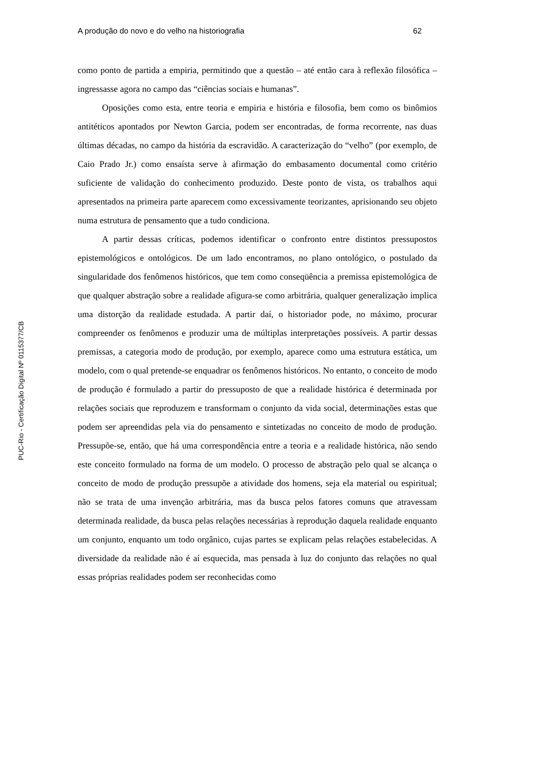A produção do novo e do velho na historiografia 62
como ponto de partida a empiria, permitindo que a questão – até então cara à reflexão filosófica – ingressasse agora no campo das “ciências sociais e humanas”.
Oposições como esta, entre teoria e empiria e história e filosofia, bem como os binômios antitéticos apontados por Newton Garcia, podem ser encontradas, de forma recorrente, nas duas últimas décadas, no campo da história da escravidão. A caracterização do “velho” (por exemplo, de Caio Prado Jr.) como ensaísta serve à afirmação do embasamento documental como critério suficiente de validação do conhecimento produzido. Deste ponto de vista, os trabalhos aqui apresentados na primeira parte aparecem como excessivamente teorizantes, aprisionando seu objeto numa estrutura de pensamento que a tudo condiciona.
A partir dessas críticas, podemos identificar o confronto entre distintos pressupostos epistemológicos e ontológicos. De um lado encontramos, no plano ontológico, o postulado da singularidade dos fenômenos históricos, que tem como conseqüência a premissa epistemológica de que qualquer abstração sobre a realidade afigura-se como arbitrária, qualquer generalização implica uma distorção da realidade estudada. A partir daí, o historiador pode, no máximo, procurar compreender os fenômenos e produzir uma de múltiplas interpretações possíveis. A partir dessas premissas, a categoria modo de produção, por exemplo, aparece como uma estrutura estática, um modelo, com o qual pretende-se enquadrar os fenômenos históricos. No entanto, o conceito de modo de produção é formulado a partir do pressuposto de que a realidade histórica é determinada por relações sociais que reproduzem e transformam o conjunto da vida social, determinações estas que podem ser apreendidas pela via do pensamento e sintetizadas no conceito de modo de produção. Pressupõe-se, então, que há uma correspondência entre a teoria e a realidade histórica, não sendo este conceito formulado na forma de um modelo. O processo de abstração pelo qual se alcança o conceito de modo de produção pressupõe a atividade dos homens, seja ela material ou espiritual; não se trata de uma invenção arbitrária, mas da busca pelos fatores comuns que atravessam determinada realidade, da busca pelas relações necessárias à reprodução daquela realidade enquanto um conjunto, enquanto um todo orgânico, cujas partes se explicam pelas relações estabelecidas. A diversidade da realidade não é aí esquecida, mas pensada à luz do conjunto das relações no qual essas próprias realidades podem ser reconhecidas como
PUC-Rio - Certificação Digital Nº 0115377/CB